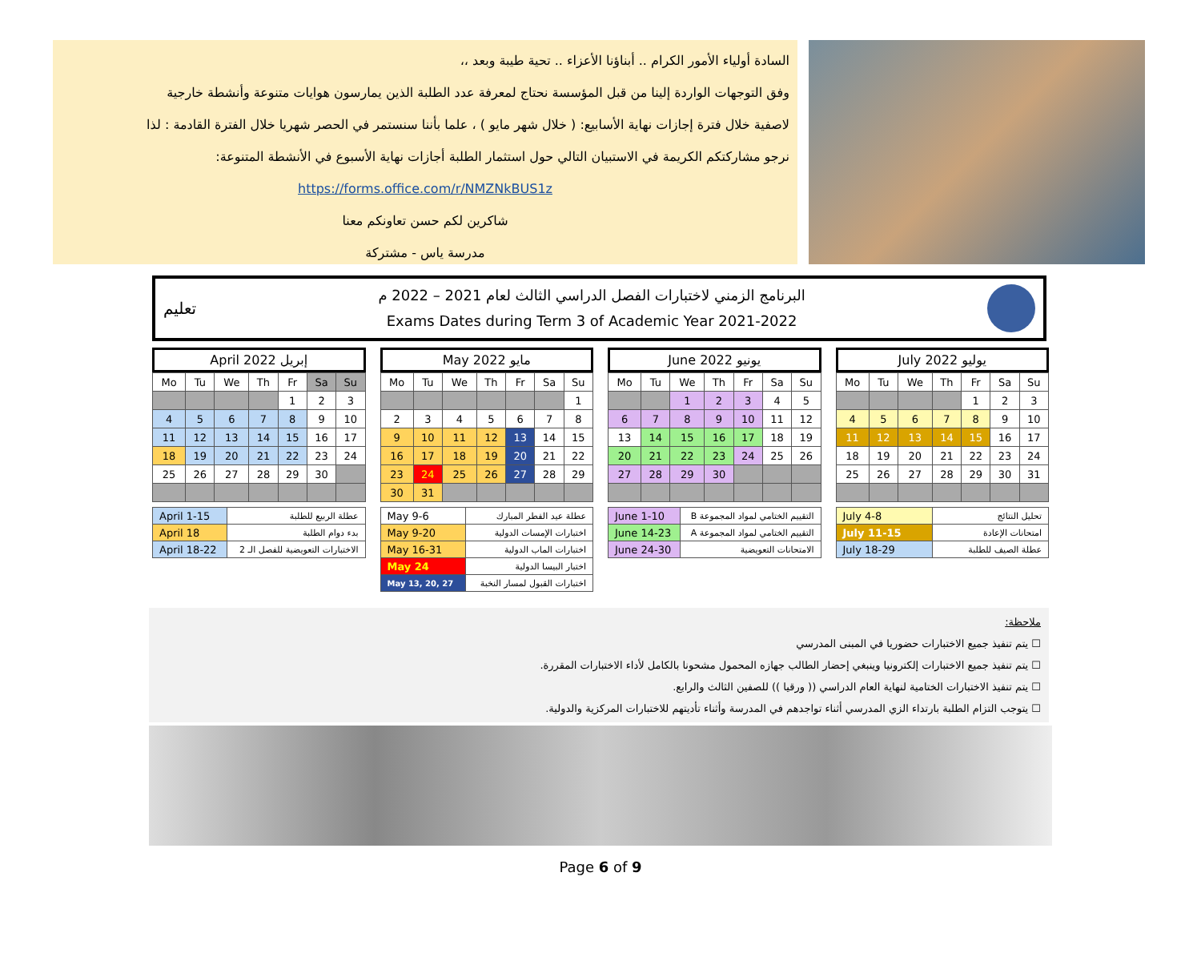السادة أولياء الأمور الكرام .. أبناؤنا الأعزاء .. تحية طيبة وبعد ،،
وفق التوجهات الواردة إلينا من قبل المؤسسة نحتاج لمعرفة عدد الطلبة الذين يمارسون هوايات متنوعة وأنشطة خارجية
لاصفية خلال فترة إجازات نهاية الأسابيع: ( خلال شهر مايو ) ، علما بأننا سنستمر في الحصر شهريا خلال الفترة القادمة : لذا
نرجو مشاركتكم الكريمة في الاستبيان التالي حول استثمار الطلبة أجازات نهاية الأسبوع في الأنشطة المتنوعة:
https://forms.office.com/r/NMZNkBUS1z
شاكرين لكم حسن تعاونكم معنا
مدرسة ياس - مشتركة
تعليم
البرنامج الزمني لاختبارات الفصل الدراسي الثالث لعام 2021 – 2022 م
Exams Dates during Term 3 of Academic Year 2021-2022
April 2022 إبريل
| Mo | Tu | We | Th | Fr | Sa | Su |
| --- | --- | --- | --- | --- | --- | --- |
| | | | | 1 | 2 | 3 |
| 4 | 5 | 6 | 7 | 8 | 9 | 10 |
| 11 | 12 | 13 | 14 | 15 | 16 | 17 |
| 18 | 19 | 20 | 21 | 22 | 23 | 24 |
| 25 | 26 | 27 | 28 | 29 | 30 | |
| April 1-15 | عطلة الربيع للطلبة |
| April 18 | بدء دوام الطلبة |
| April 18-22 | الاختبارات التعويضية للفصل الـ 2 |
May 2022 مايو
| Mo | Tu | We | Th | Fr | Sa | Su |
| --- | --- | --- | --- | --- | --- | --- |
| | | | | | | 1 |
| 2 | 3 | 4 | 5 | 6 | 7 | 8 |
| 9 | 10 | 11 | 12 | 13 | 14 | 15 |
| 16 | 17 | 18 | 19 | 20 | 21 | 22 |
| 23 | 24 | 25 | 26 | 27 | 28 | 29 |
| 30 | 31 | | | | | |
| May 9-6 | عطلة عيد الفطر المبارك |
| May 9-20 | اختبارات الإمسات الدولية |
| May 16-31 | اختبارات الماب الدولية |
| May 24 | اختبار البيسا الدولية |
| May 13, 20, 27 | اختبارات القبول لمسار النخبة |
June 2022 يونيو
| Mo | Tu | We | Th | Fr | Sa | Su |
| --- | --- | --- | --- | --- | --- | --- |
| | | 1 | 2 | 3 | 4 | 5 |
| 6 | 7 | 8 | 9 | 10 | 11 | 12 |
| 13 | 14 | 15 | 16 | 17 | 18 | 19 |
| 20 | 21 | 22 | 23 | 24 | 25 | 26 |
| 27 | 28 | 29 | 30 | | | |
| June 1-10 | التقييم الختامي لمواد المجموعة B |
| June 14-23 | التقييم الختامي لمواد المجموعة A |
| June 24-30 | الامتحانات التعويضية |
July 2022 يوليو
| Mo | Tu | We | Th | Fr | Sa | Su |
| --- | --- | --- | --- | --- | --- | --- |
| | | | | 1 | 2 | 3 |
| 4 | 5 | 6 | 7 | 8 | 9 | 10 |
| 11 | 12 | 13 | 14 | 15 | 16 | 17 |
| 18 | 19 | 20 | 21 | 22 | 23 | 24 |
| 25 | 26 | 27 | 28 | 29 | 30 | 31 |
| July 4-8 | تحليل النتائج |
| July 11-15 | امتحانات الإعادة |
| July 18-29 | عطلة الصيف للطلبة |
ملاحظة:
☐ يتم تنفيذ جميع الاختبارات حضوريا في المبنى المدرسي
☐ يتم تنفيذ جميع الاختبارات إلكترونيا وينبغي إحضار الطالب جهازه المحمول مشحونا بالكامل لأداء الاختبارات المقررة.
☐ يتم تنفيذ الاختبارات الختامية لنهاية العام الدراسي (( ورقيا )) للصفين الثالث والرابع.
☐ يتوجب التزام الطلبة بارتداء الزي المدرسي أثناء تواجدهم في المدرسة وأثناء تأديتهم للاختبارات المركزية والدولية.
Page 6 of 9